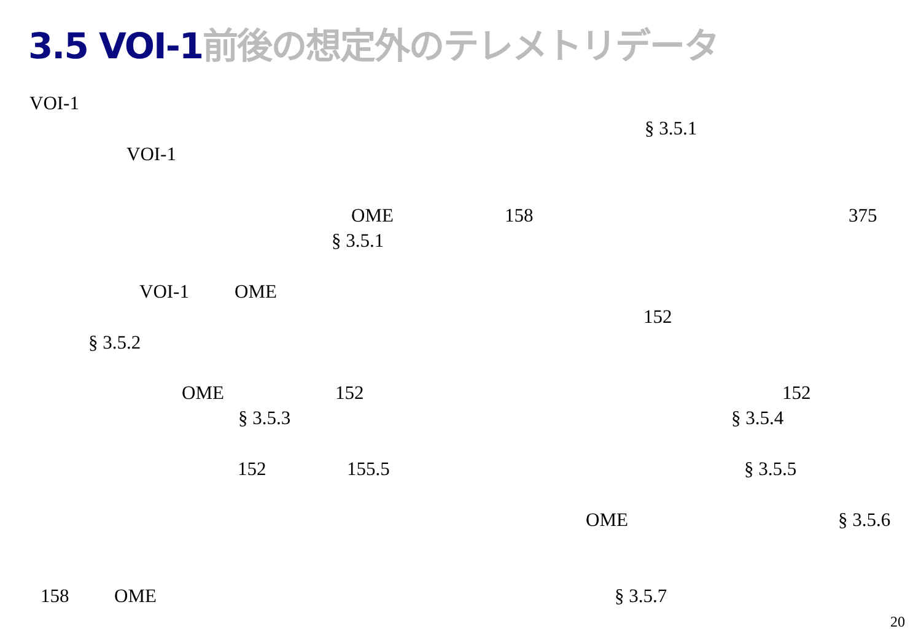3.5 VOI-1 前後の想定外のテレメトリデータ
VOI-1
§ 3.5.1
VOI-1
OME 158 375
§ 3.5.1
VOI-1 OME
152
§ 3.5.2
OME 152 152
§ 3.5.3 § 3.5.4
152 155.5 § 3.5.5
OME § 3.5.6
158 OME § 3.5.7
20